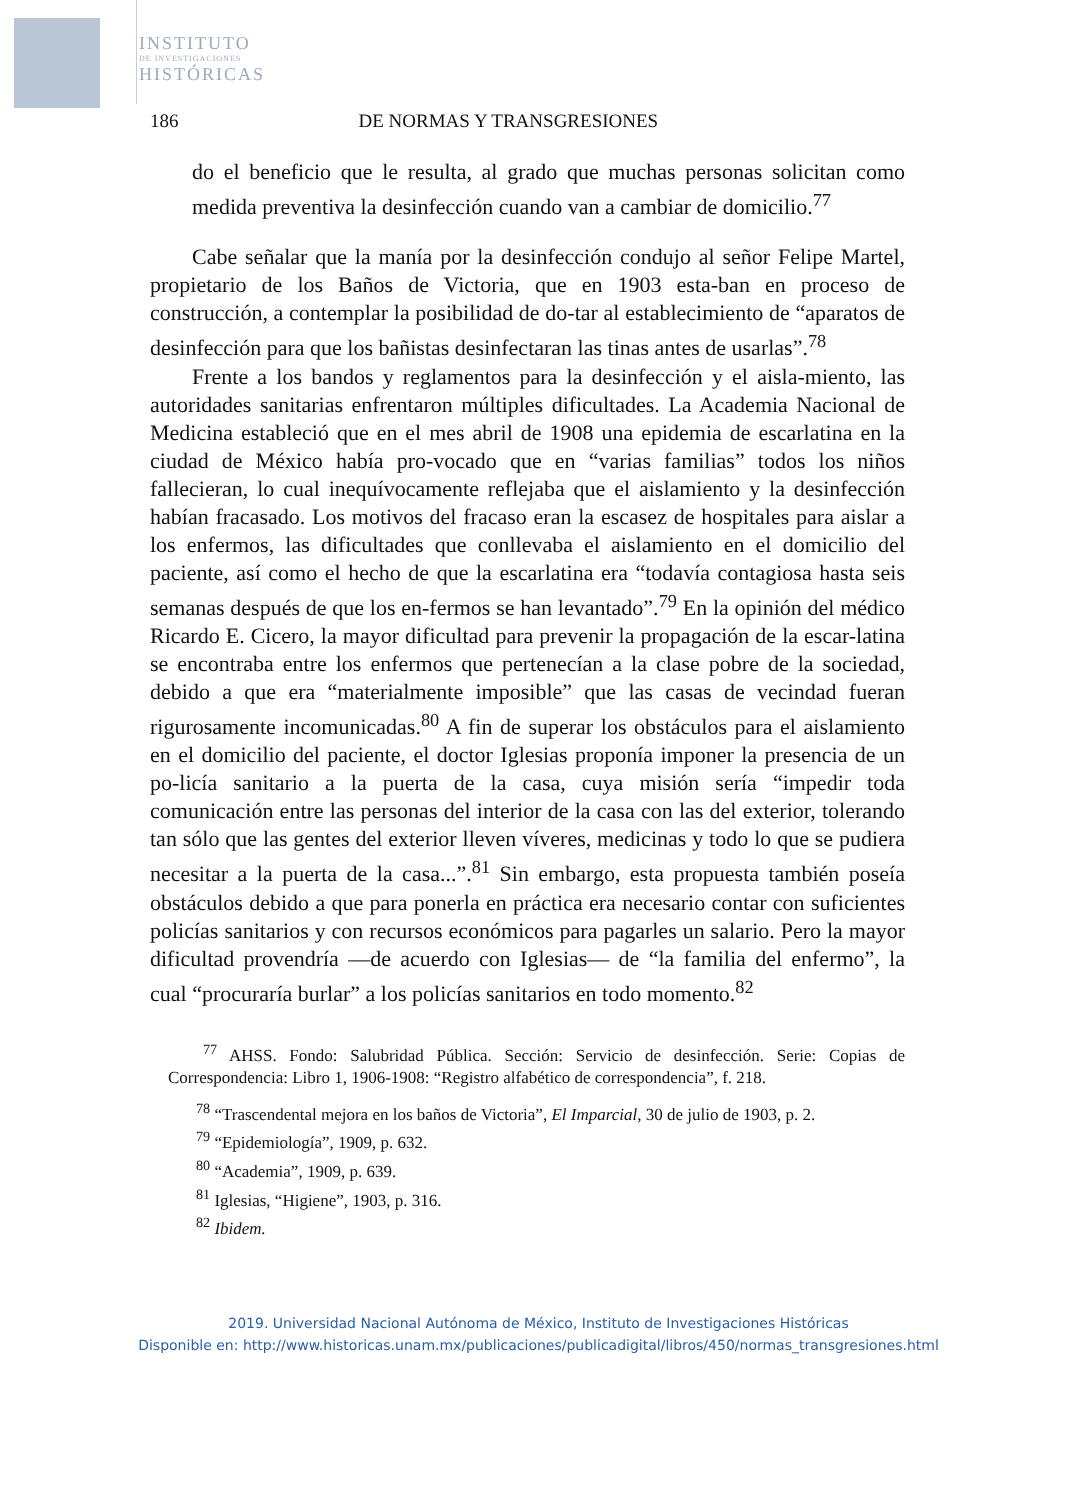INSTITUTO
DE INVESTIGACIONES
HISTÓRICAS
186 DE NORMAS Y TRANSGRESIONES
do el beneficio que le resulta, al grado que muchas personas solicitan como medida preventiva la desinfección cuando van a cambiar de domicilio.<sup>77</sup>
Cabe señalar que la manía por la desinfección condujo al señor Felipe Martel, propietario de los Baños de Victoria, que en 1903 esta-ban en proceso de construcción, a contemplar la posibilidad de do-tar al establecimiento de “aparatos de desinfección para que los bañistas desinfectaran las tinas antes de usarlas”.<sup>78</sup>
Frente a los bandos y reglamentos para la desinfección y el aisla-miento, las autoridades sanitarias enfrentaron múltiples dificultades. La Academia Nacional de Medicina estableció que en el mes abril de 1908 una epidemia de escarlatina en la ciudad de México había pro-vocado que en “varias familias” todos los niños fallecieran, lo cual inequívocamente reflejaba que el aislamiento y la desinfección habían fracasado. Los motivos del fracaso eran la escasez de hospitales para aislar a los enfermos, las dificultades que conllevaba el aislamiento en el domicilio del paciente, así como el hecho de que la escarlatina era “todavía contagiosa hasta seis semanas después de que los en-fermos se han levantado”.<sup>79</sup> En la opinión del médico Ricardo E. Cicero, la mayor dificultad para prevenir la propagación de la escar-latina se encontraba entre los enfermos que pertenecían a la clase pobre de la sociedad, debido a que era “materialmente imposible” que las casas de vecindad fueran rigurosamente incomunicadas.<sup>80</sup> A fin de superar los obstáculos para el aislamiento en el domicilio del paciente, el doctor Iglesias proponía imponer la presencia de un po-licía sanitario a la puerta de la casa, cuya misión sería “impedir toda comunicación entre las personas del interior de la casa con las del exterior, tolerando tan sólo que las gentes del exterior lleven víveres, medicinas y todo lo que se pudiera necesitar a la puerta de la casa...”.<sup>81</sup> Sin embargo, esta propuesta también poseía obstáculos debido a que para ponerla en práctica era necesario contar con suficientes policías sanitarios y con recursos económicos para pagarles un salario. Pero la mayor dificultad provendría —de acuerdo con Iglesias— de “la familia del enfermo”, la cual “procuraría burlar” a los policías sanitarios en todo momento.<sup>82</sup>
<sup>77</sup> AHSS. Fondo: Salubridad Pública. Sección: Servicio de desinfección. Serie: Copias de Correspondencia: Libro 1, 1906-1908: “Registro alfabético de correspondencia”, f. 218.
<sup>78</sup> “Trascendental mejora en los baños de Victoria”, El Imparcial, 30 de julio de 1903, p. 2.
<sup>79</sup> “Epidemiología”, 1909, p. 632.
<sup>80</sup> “Academia”, 1909, p. 639.
<sup>81</sup> Iglesias, “Higiene”, 1903, p. 316.
<sup>82</sup> Ibidem.
2019. Universidad Nacional Autónoma de México, Instituto de Investigaciones Históricas
Disponible en: http://www.historicas.unam.mx/publicaciones/publicadigital/libros/450/normas_transgresiones.html